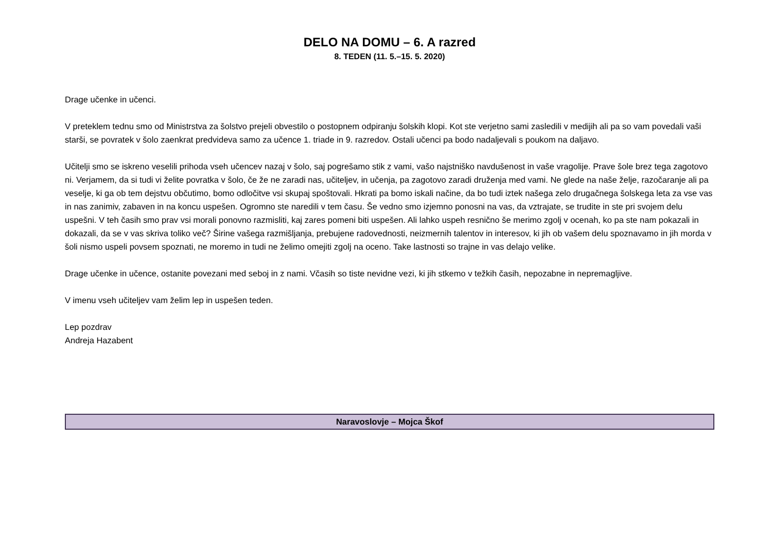DELO NA DOMU – 6. A razred
8. TEDEN (11. 5.–15. 5. 2020)
Drage učenke in učenci.
V preteklem tednu smo od Ministrstva za šolstvo prejeli obvestilo o postopnem odpiranju šolskih klopi. Kot ste verjetno sami zasledili v medijih ali pa so vam povedali vaši starši, se povratek v šolo zaenkrat predvideva samo za učence 1. triade in 9. razredov. Ostali učenci pa bodo nadaljevali s poukom na daljavo.
Učitelji smo se iskreno veselili prihoda vseh učencev nazaj v šolo, saj pogrešamo stik z vami, vašo najstniško navdušenost in vaše vragolije. Prave šole brez tega zagotovo ni. Verjamem, da si tudi vi želite povratka v šolo, če že ne zaradi nas, učiteljev, in učenja, pa zagotovo zaradi druženja med vami. Ne glede na naše želje, razočaranje ali pa veselje, ki ga ob tem dejstvu občutimo, bomo odločitve vsi skupaj spoštovali. Hkrati pa bomo iskali načine, da bo tudi iztek našega zelo drugačnega šolskega leta za vse vas in nas zanimiv, zabaven in na koncu uspešen. Ogromno ste naredili v tem času. Še vedno smo izjemno ponosni na vas, da vztrajate, se trudite in ste pri svojem delu uspešni. V teh časih smo prav vsi morali ponovno razmisliti, kaj zares pomeni biti uspešen. Ali lahko uspeh resnično še merimo zgolj v ocenah, ko pa ste nam pokazali in dokazali, da se v vas skriva toliko več? Širine vašega razmišljanja, prebujene radovednosti, neizmernih talentov in interesov, ki jih ob vašem delu spoznavamo in jih morda v šoli nismo uspeli povsem spoznati, ne moremo in tudi ne želimo omejiti zgolj na oceno. Take lastnosti so trajne in vas delajo velike.
Drage učenke in učence, ostanite povezani med seboj in z nami. Včasih so tiste nevidne vezi, ki jih stkemo v težkih časih, nepozabne in nepremagljive.
V imenu vseh učiteljev vam želim lep in uspešen teden.
Lep pozdrav
Andreja Hazabent
Naravoslovje – Mojca Škof